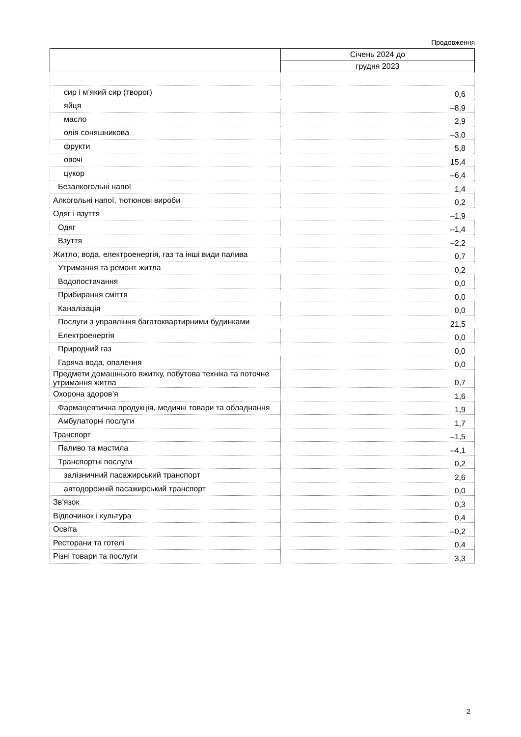Продовження
| | Січень 2024 до |
| --- | --- |
| | грудня 2023 |
| сир і м’який сир (творог) | 0,6 |
| яйця | –8,9 |
| масло | 2,9 |
| олія соняшникова | –3,0 |
| фрукти | 5,8 |
| овочі | 15,4 |
| цукор | –6,4 |
| Безалкогольні напої | 1,4 |
| Алкогольні напої, тютюнові вироби | 0,2 |
| Одяг і взуття | –1,9 |
| Одяг | –1,4 |
| Взуття | –2,2 |
| Житло, вода, електроенергія, газ та інші види палива | 0,7 |
| Утримання та ремонт житла | 0,2 |
| Водопостачання | 0,0 |
| Прибирання сміття | 0,0 |
| Каналізація | 0,0 |
| Послуги з управління багатоквартирними будинками | 21,5 |
| Електроенергія | 0,0 |
| Природний газ | 0,0 |
| Гаряча вода, опалення | 0,0 |
| Предмети домашнього вжитку, побутова техніка та поточне утримання житла | 0,7 |
| Охорона здоров’я | 1,6 |
| Фармацевтична продукція, медичні товари та обладнання | 1,9 |
| Амбулаторні послуги | 1,7 |
| Транспорт | –1,5 |
| Паливо та мастила | –4,1 |
| Транспортні послуги | 0,2 |
| залізничний пасажирський транспорт | 2,6 |
| автодорожній пасажирський транспорт | 0,0 |
| Зв’язок | 0,3 |
| Відпочинок і культура | 0,4 |
| Освіта | –0,2 |
| Ресторани та готелі | 0,4 |
| Різні товари та послуги | 3,3 |
2